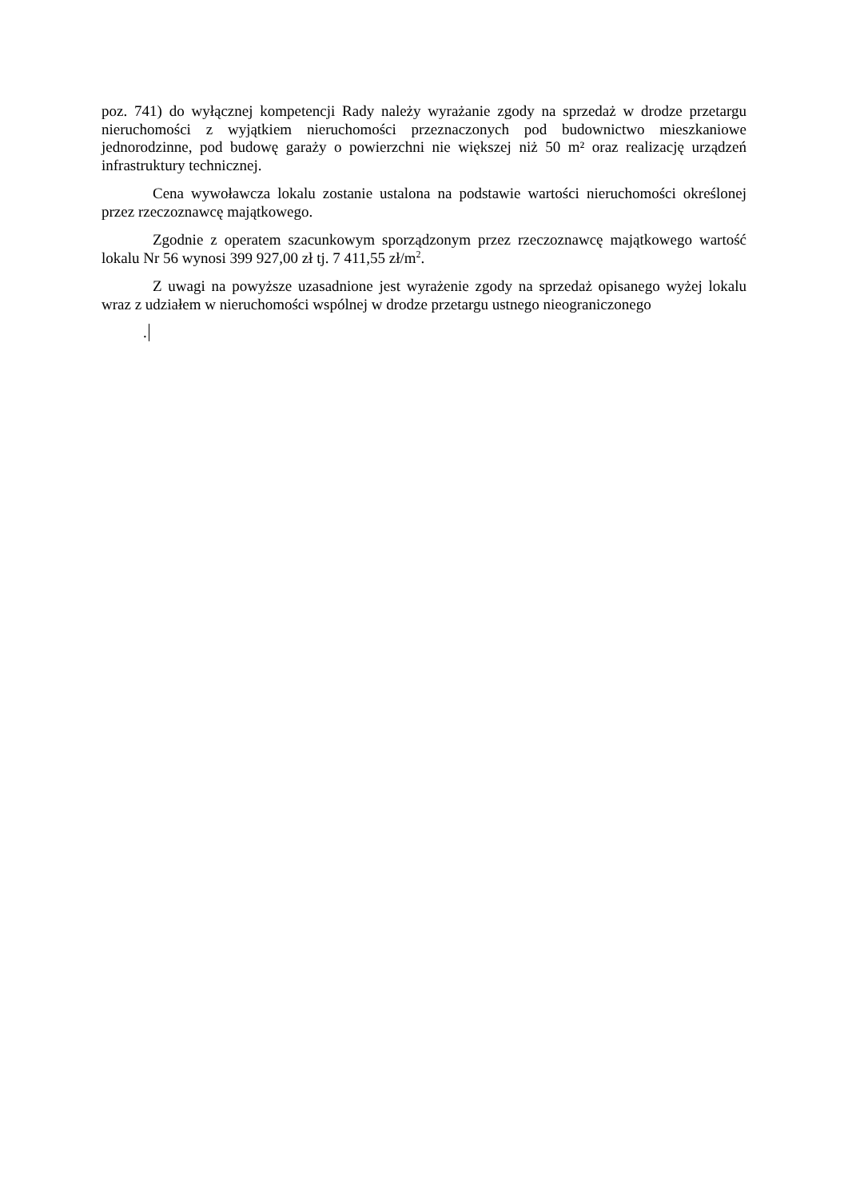poz. 741) do wyłącznej kompetencji Rady należy wyrażanie zgody na sprzedaż w drodze przetargu nieruchomości z wyjątkiem nieruchomości przeznaczonych pod budownictwo mieszkaniowe jednorodzinne, pod budowę garaży o powierzchni nie większej niż 50 m² oraz realizację urządzeń infrastruktury technicznej.
Cena wywoławcza lokalu zostanie ustalona na podstawie wartości nieruchomości określonej przez rzeczoznawcę majątkowego.
Zgodnie z operatem szacunkowym sporządzonym przez rzeczoznawcę majątkowego wartość lokalu Nr 56 wynosi 399 927,00 zł tj. 7 411,55 zł/m<sup>2</sup>.
Z uwagi na powyższe uzasadnione jest wyrażenie zgody na sprzedaż opisanego wyżej lokalu wraz z udziałem w nieruchomości wspólnej w drodze przetargu ustnego nieograniczonego
.